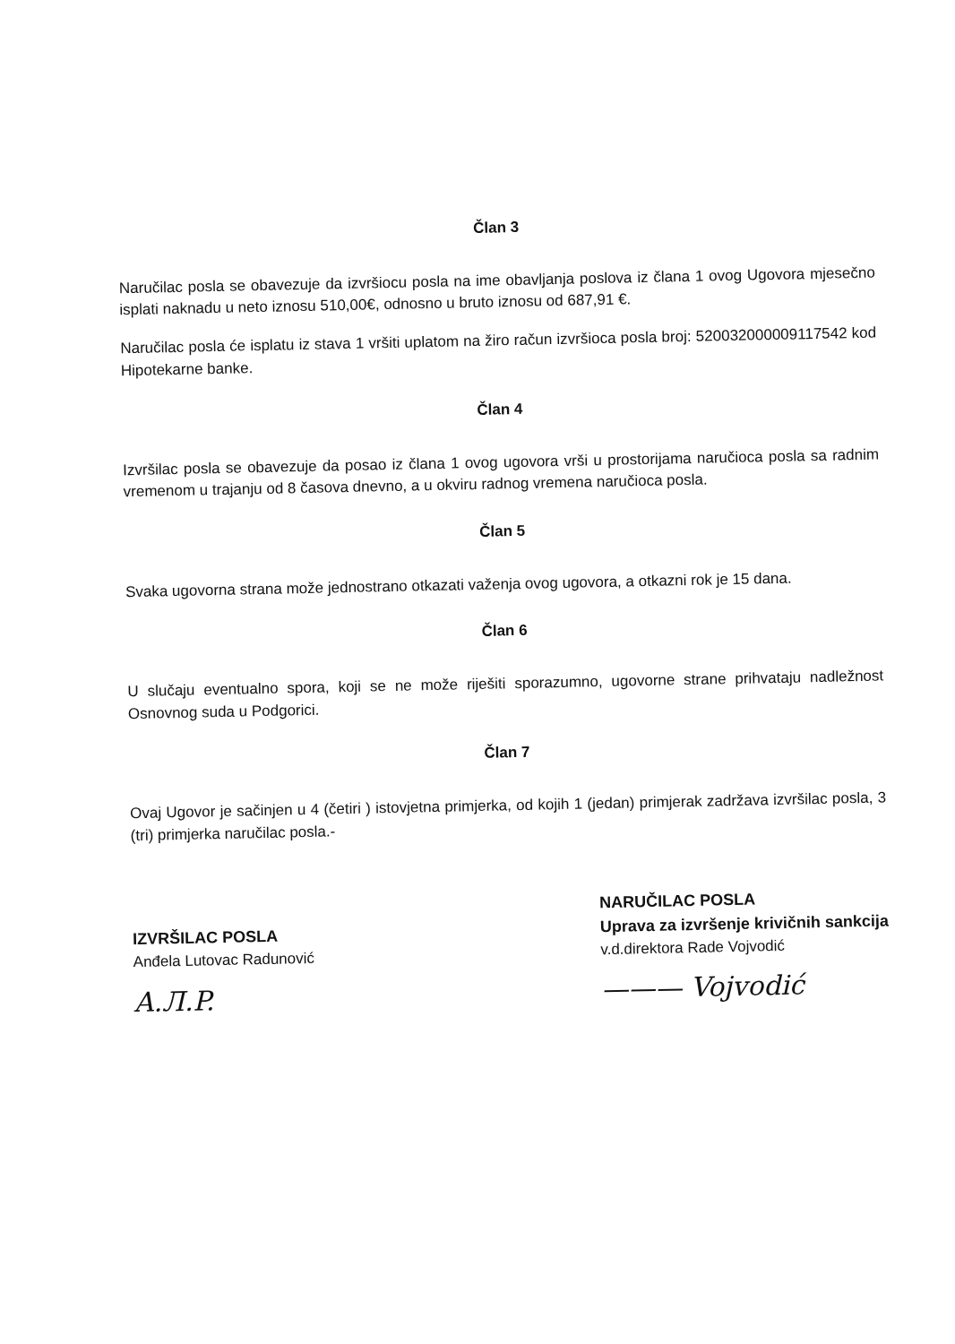Član 3
Naručilac posla se obavezuje da izvršiocu posla na ime obavljanja poslova iz člana 1 ovog Ugovora mjesečno isplati naknadu u neto iznosu 510,00€, odnosno u bruto iznosu od 687,91 €.
Naručilac posla će isplatu iz stava 1 vršiti uplatom na žiro račun izvršioca posla broj: 520032000009117542 kod Hipotekarne banke.
Član 4
Izvršilac posla se obavezuje da posao iz člana 1 ovog ugovora vrši u prostorijama naručioca posla sa radnim vremenom u trajanju od 8 časova dnevno, a u okviru radnog vremena naručioca posla.
Član 5
Svaka ugovorna strana može jednostrano otkazati važenja ovog ugovora, a otkazni rok je 15 dana.
Član 6
U slučaju eventualno spora, koji se ne može riješiti sporazumno, ugovorne strane prihvataju nadležnost Osnovnog suda u Podgorici.
Član 7
Ovaj Ugovor je sačinjen u 4 (četiri ) istovjetna primjerka, od kojih 1 (jedan) primjerak zadržava izvršilac posla, 3 (tri) primjerka naručilac posla.-
IZVRŠILAC POSLA
Anđela Lutovac Radunović
A.Л.P.
NARUČILAC POSLA
Uprava za izvršenje krivičnih sankcija
v.d.direktora Rade Vojvodić
——— Vojvodić